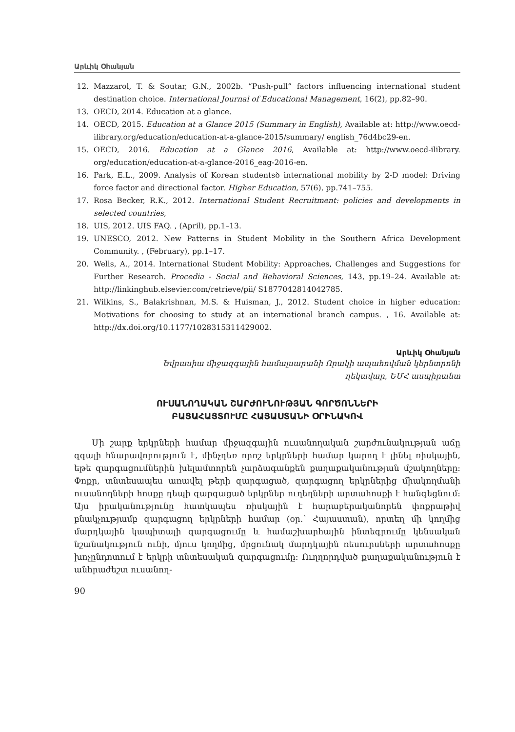Արևիկ Օհանյան
12. Mazzarol, T. & Soutar, G.N., 2002b. “Push-pull” factors influencing international student destination choice. International Journal of Educational Management, 16(2), pp.82–90.
13. OECD, 2014. Education at a glance.
14. OECD, 2015. Education at a Glance 2015 (Summary in English), Available at: http://www.oecd-ilibrary.org/education/education-at-a-glance-2015/summary/ english_76d4bc29-en.
15. OECD, 2016. Education at a Glance 2016, Available at: http://www.oecd-ilibrary. org/education/education-at-a-glance-2016_eag-2016-en.
16. Park, E.L., 2009. Analysis of Korean studentsծ international mobility by 2-D model: Driving force factor and directional factor. Higher Education, 57(6), pp.741–755.
17. Rosa Becker, R.K., 2012. International Student Recruitment: policies and developments in selected countries,
18. UIS, 2012. UIS FAQ. , (April), pp.1–13.
19. UNESCO, 2012. New Patterns in Student Mobility in the Southern Africa Development Community. , (February), pp.1–17.
20. Wells, A., 2014. International Student Mobility: Approaches, Challenges and Suggestions for Further Research. Procedia - Social and Behavioral Sciences, 143, pp.19–24. Available at: http://linkinghub.elsevier.com/retrieve/pii/ S1877042814042785.
21. Wilkins, S., Balakrishnan, M.S. & Huisman, J., 2012. Student choice in higher education: Motivations for choosing to study at an international branch campus. , 16. Available at: http://dx.doi.org/10.1177/1028315311429002.
Արևիկ Օհանյան
Եվրասիա միջազգային համալսարանի Որակի ապահովման կերնտրոնի
ղեկավար, ԵՄՀ ասպիրանտ
ՈՒՍԱՆՈՂԱԿԱՆ ՇԱՐԺՈՒՆՈՒԹՅԱՆ ԳՈՐԾՈՆՆԵՐԻ
ԲԱՑԱՀԱՅՏՈՒՄԸ ՀԱՅԱՍՏԱՆԻ ՕՐԻՆԱԿՈՎ
Մի շարք երկրների համար միջազգային ուսանողական շարժունակության աճը զգալի հնարավորություն է, մինչդեռ որոշ երկրների համար կարող է լինել ռիսկային, եթե զարգացումներին խելամտորեն չարձագանքեն քաղաքականության մշակողները: Փոքր, տնտեսապես առավել թերի զարգացած, զարգացող երկրներից միակողմանի ուսանողների հոսքը դեպի զարգացած երկրներ ուղեղների արտահոսքի է հանգեցնում: Այս իրականությունը հատկապես ռիսկային է հարաբերականորեն փոքրաթիվ բնակչությամբ զարգացող երկրների համար (օր.՝ Հայաստան), որտեղ մի կողմից մարդկային կապիտալի զարգացումը և համաշխարհային ինտեգրումը կենսական նշանակություն ունի, մյուս կողմից, մրցունակ մարդկային ռեսուրսների արտահոսքը խոչընդոտում է երկրի տնտեսական զարգացումը: Ուղղորդված քաղաքականություն է անհրաժեշտ ուսանող-
90